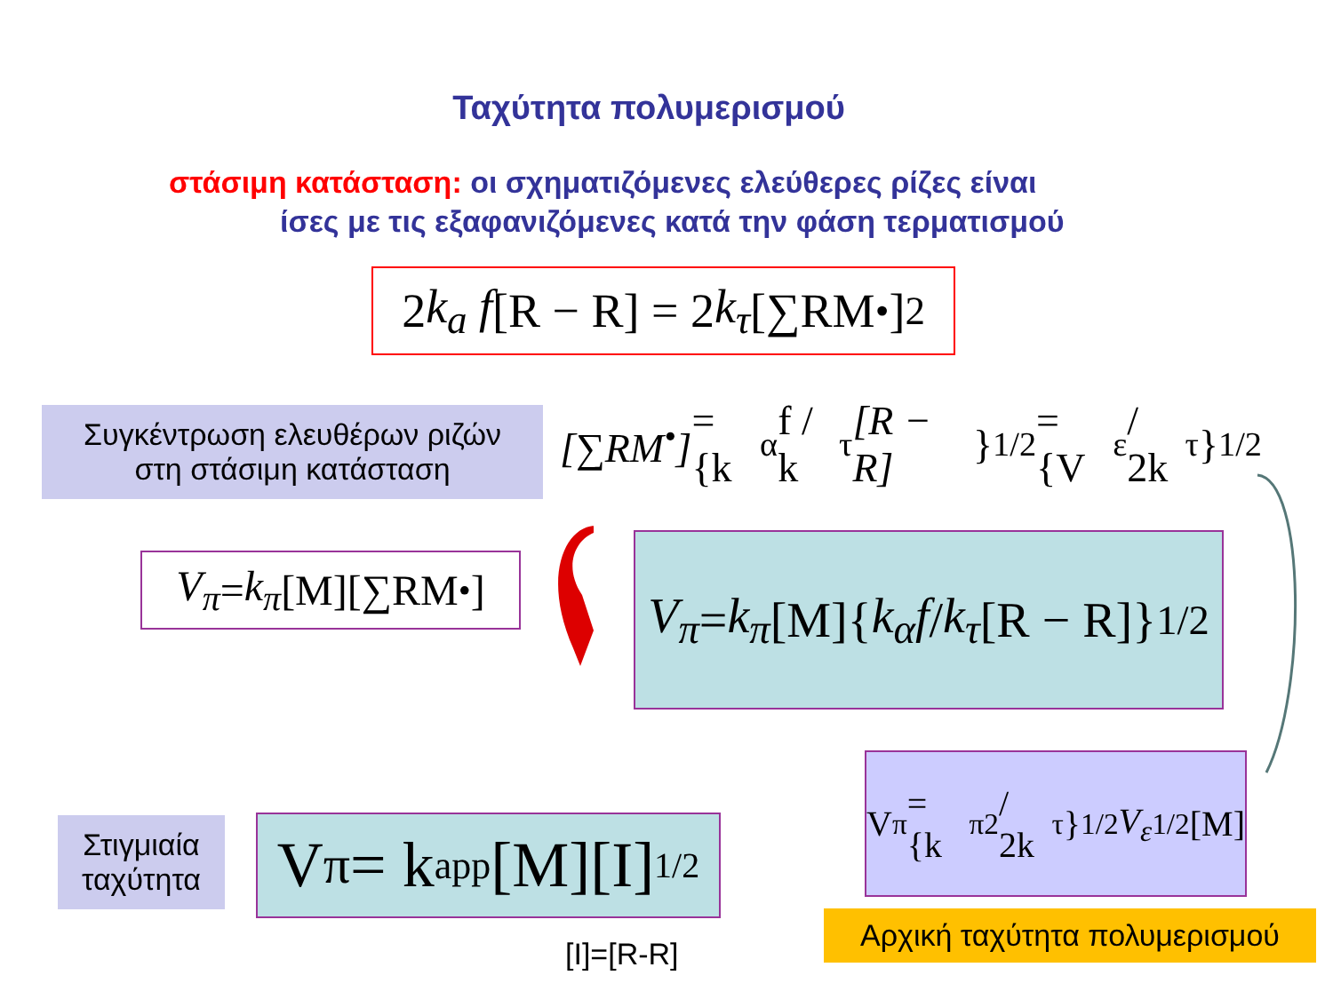Ταχύτητα πολυμερισμού
στάσιμη κατάσταση: οι σχηματιζόμενες ελεύθερες ρίζες είναι
ίσες με τις εξαφανιζόμενες κατά την φάση τερματισμού
2 k<sub>a</sub> f [R − R] = 2 k<sub>τ</sub> [∑RM<sup>•</sup>]<sup>2</sup>
Συγκέντρωση ελευθέρων ριζών
στη στάσιμη κατάσταση
[∑RM<sup>•</sup>] = {k<sub>α</sub>f / k<sub>τ</sub> [R − R] }<sup>1/2</sup> = {V<sub>ε</sub> / 2k<sub>τ</sub>}<sup>1/2</sup>
V<sub>π</sub> = k<sub>π</sub> [M][∑RM<sup>•</sup>]
V<sub>π</sub> = k<sub>π</sub> [M]{ k<sub>α</sub>f / k<sub>τ</sub> [R − R]}<sup>1/2</sup>
V<sub>π</sub> = {k<sub>π</sub><sup>2</sup> / 2k<sub>τ</sub>}<sup>1/2</sup> V<sub>ε</sub><sup>1/2</sup>[M]
Στιγμιαία
ταχύτητα
V<sub>π</sub> = k app [M][I]<sup>1/2</sup>
[I]=[R-R]
Αρχική ταχύτητα πολυμερισμού